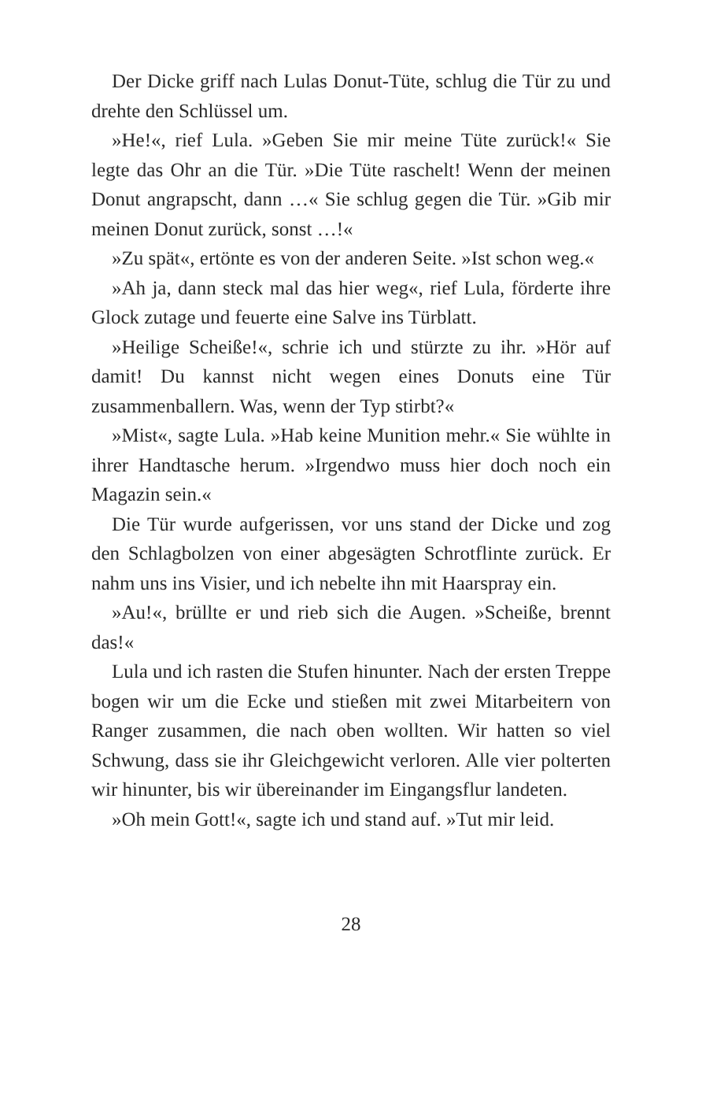Der Dicke griff nach Lulas Donut-Tüte, schlug die Tür zu und drehte den Schlüssel um.
»He!«, rief Lula. »Geben Sie mir meine Tüte zurück!« Sie legte das Ohr an die Tür. »Die Tüte raschelt! Wenn der meinen Donut angrapscht, dann …« Sie schlug gegen die Tür. »Gib mir meinen Donut zurück, sonst …!«
»Zu spät«, ertönte es von der anderen Seite. »Ist schon weg.«
»Ah ja, dann steck mal das hier weg«, rief Lula, förderte ihre Glock zutage und feuerte eine Salve ins Türblatt.
»Heilige Scheiße!«, schrie ich und stürzte zu ihr. »Hör auf damit! Du kannst nicht wegen eines Donuts eine Tür zusammenballern. Was, wenn der Typ stirbt?«
»Mist«, sagte Lula. »Hab keine Munition mehr.« Sie wühlte in ihrer Handtasche herum. »Irgendwo muss hier doch noch ein Magazin sein.«
Die Tür wurde aufgerissen, vor uns stand der Dicke und zog den Schlagbolzen von einer abgesägten Schrotflinte zurück. Er nahm uns ins Visier, und ich nebelte ihn mit Haarspray ein.
»Au!«, brüllte er und rieb sich die Augen. »Scheiße, brennt das!«
Lula und ich rasten die Stufen hinunter. Nach der ersten Treppe bogen wir um die Ecke und stießen mit zwei Mitarbeitern von Ranger zusammen, die nach oben wollten. Wir hatten so viel Schwung, dass sie ihr Gleichgewicht verloren. Alle vier polterten wir hinunter, bis wir übereinander im Eingangsflur landeten.
»Oh mein Gott!«, sagte ich und stand auf. »Tut mir leid.
28